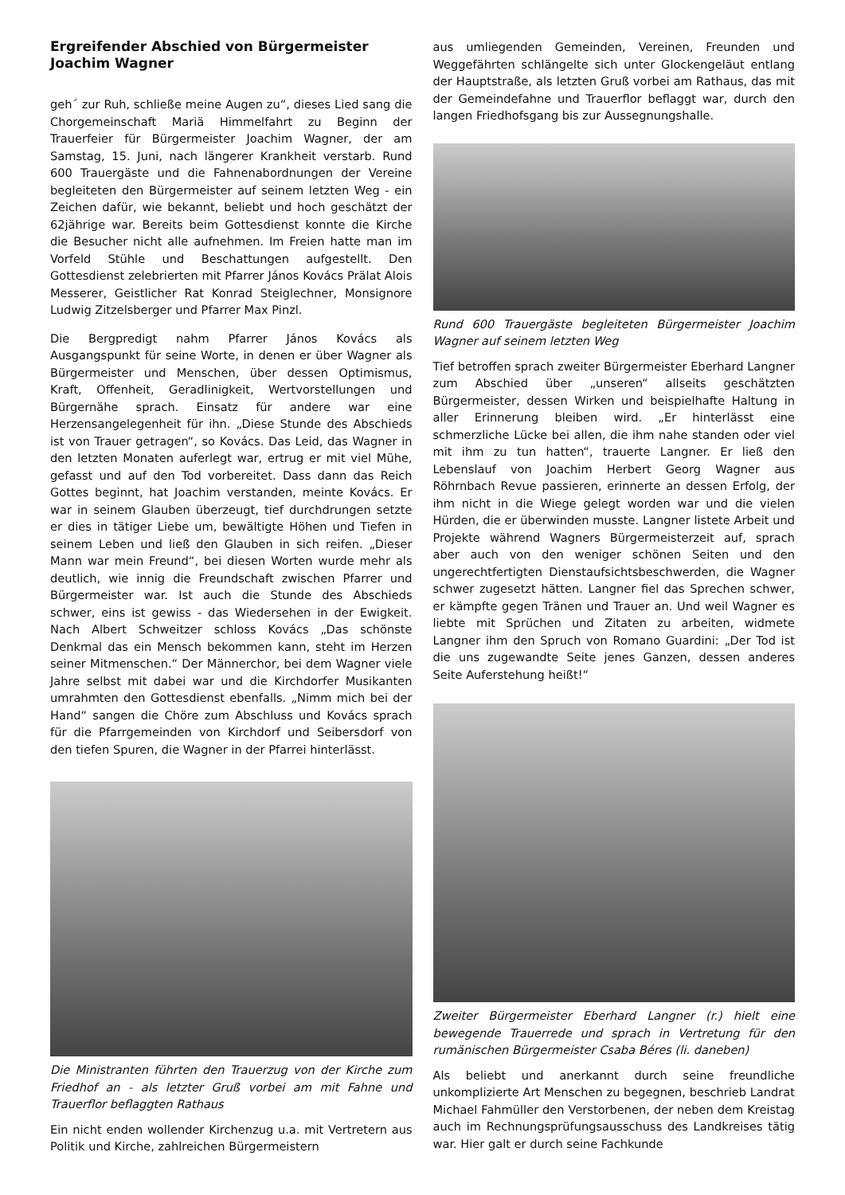Ergreifender Abschied von Bürgermeister Joachim Wagner
geh´ zur Ruh, schließe meine Augen zu“, dieses Lied sang die Chorgemeinschaft Mariä Himmelfahrt zu Beginn der Trauerfeier für Bürgermeister Joachim Wagner, der am Samstag, 15. Juni, nach längerer Krankheit verstarb. Rund 600 Trauergäste und die Fahnenabordnungen der Vereine begleiteten den Bürgermeister auf seinem letzten Weg - ein Zeichen dafür, wie bekannt, beliebt und hoch geschätzt der 62jährige war. Bereits beim Gottesdienst konnte die Kirche die Besucher nicht alle aufnehmen. Im Freien hatte man im Vorfeld Stühle und Beschattungen aufgestellt. Den Gottesdienst zelebrierten mit Pfarrer János Kovács Prälat Alois Messerer, Geistlicher Rat Konrad Steiglechner, Monsignore Ludwig Zitzelsberger und Pfarrer Max Pinzl.
Die Bergpredigt nahm Pfarrer János Kovács als Ausgangspunkt für seine Worte, in denen er über Wagner als Bürgermeister und Menschen, über dessen Optimismus, Kraft, Offenheit, Geradlinigkeit, Wertvorstellungen und Bürgernähe sprach. Einsatz für andere war eine Herzensangelegenheit für ihn. „Diese Stunde des Abschieds ist von Trauer getragen“, so Kovács. Das Leid, das Wagner in den letzten Monaten auferlegt war, ertrug er mit viel Mühe, gefasst und auf den Tod vorbereitet. Dass dann das Reich Gottes beginnt, hat Joachim verstanden, meinte Kovács. Er war in seinem Glauben überzeugt, tief durchdrungen setzte er dies in tätiger Liebe um, bewältigte Höhen und Tiefen in seinem Leben und ließ den Glauben in sich reifen. „Dieser Mann war mein Freund“, bei diesen Worten wurde mehr als deutlich, wie innig die Freundschaft zwischen Pfarrer und Bürgermeister war. Ist auch die Stunde des Abschieds schwer, eins ist gewiss - das Wiedersehen in der Ewigkeit. Nach Albert Schweitzer schloss Kovács „Das schönste Denkmal das ein Mensch bekommen kann, steht im Herzen seiner Mitmenschen.“ Der Männerchor, bei dem Wagner viele Jahre selbst mit dabei war und die Kirchdorfer Musikanten umrahmten den Gottesdienst ebenfalls. „Nimm mich bei der Hand“ sangen die Chöre zum Abschluss und Kovács sprach für die Pfarrgemeinden von Kirchdorf und Seibersdorf von den tiefen Spuren, die Wagner in der Pfarrei hinterlässt.
Die Ministranten führten den Trauerzug von der Kirche zum Friedhof an - als letzter Gruß vorbei am mit Fahne und Trauerflor beflaggten Rathaus
Ein nicht enden wollender Kirchenzug u.a. mit Vertretern aus Politik und Kirche, zahlreichen Bürgermeistern
aus umliegenden Gemeinden, Vereinen, Freunden und Weggefährten schlängelte sich unter Glockengeläut entlang der Hauptstraße, als letzten Gruß vorbei am Rathaus, das mit der Gemeindefahne und Trauerflor beflaggt war, durch den langen Friedhofsgang bis zur Aussegnungshalle.
Rund 600 Trauergäste begleiteten Bürgermeister Joachim Wagner auf seinem letzten Weg
Tief betroffen sprach zweiter Bürgermeister Eberhard Langner zum Abschied über „unseren“ allseits geschätzten Bürgermeister, dessen Wirken und beispielhafte Haltung in aller Erinnerung bleiben wird. „Er hinterlässt eine schmerzliche Lücke bei allen, die ihm nahe standen oder viel mit ihm zu tun hatten“, trauerte Langner. Er ließ den Lebenslauf von Joachim Herbert Georg Wagner aus Röhrnbach Revue passieren, erinnerte an dessen Erfolg, der ihm nicht in die Wiege gelegt worden war und die vielen Hürden, die er überwinden musste. Langner listete Arbeit und Projekte während Wagners Bürgermeisterzeit auf, sprach aber auch von den weniger schönen Seiten und den ungerechtfertigten Dienstaufsichtsbeschwerden, die Wagner schwer zugesetzt hätten. Langner fiel das Sprechen schwer, er kämpfte gegen Tränen und Trauer an. Und weil Wagner es liebte mit Sprüchen und Zitaten zu arbeiten, widmete Langner ihm den Spruch von Romano Guardini: „Der Tod ist die uns zugewandte Seite jenes Ganzen, dessen anderes Seite Auferstehung heißt!“
Zweiter Bürgermeister Eberhard Langner (r.) hielt eine bewegende Trauerrede und sprach in Vertretung für den rumänischen Bürgermeister Csaba Béres (li. daneben)
Als beliebt und anerkannt durch seine freundliche unkomplizierte Art Menschen zu begegnen, beschrieb Landrat Michael Fahmüller den Verstorbenen, der neben dem Kreistag auch im Rechnungsprüfungsausschuss des Landkreises tätig war. Hier galt er durch seine Fachkunde